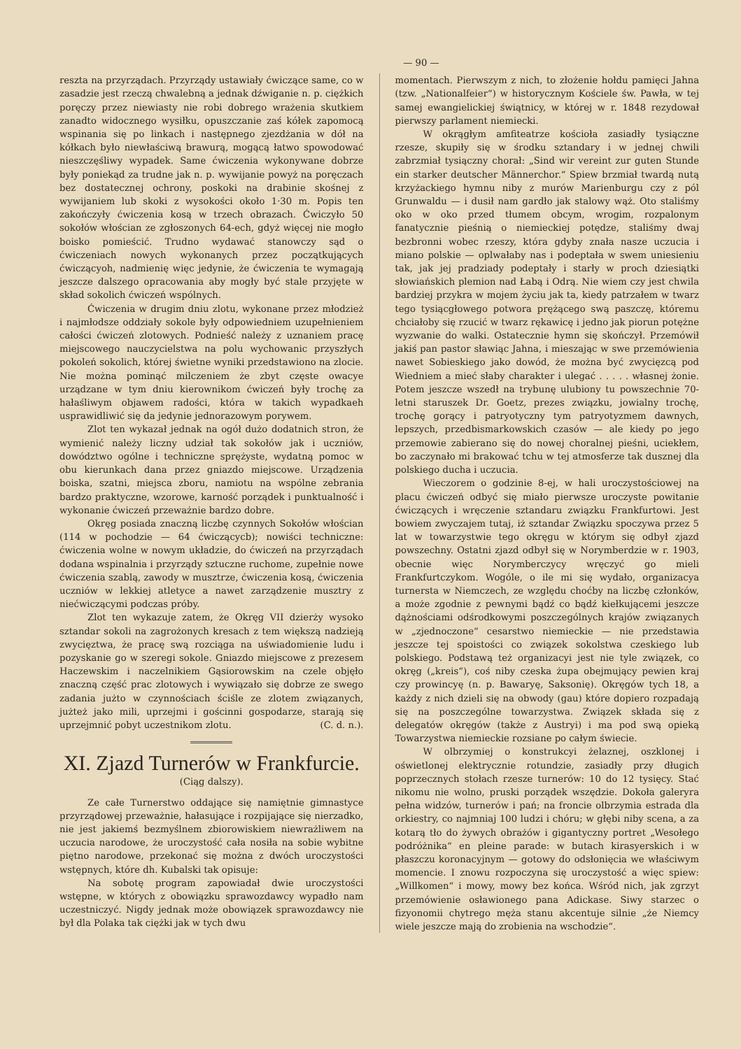— 90 —
reszta na przyrządach. Przyrządy ustawiały ćwiczące same, co w zasadzie jest rzeczą chwalebną a jednak dźwiganie n. p. ciężkich poręczy przez niewiasty nie robi dobrego wrażenia skutkiem zanadto widocznego wysiłku, opuszczanie zaś kółek zapomocą wspinania się po linkach i następnego zjezdżania w dół na kółkach było niewłaściwą brawurą, mogącą łatwo spowodować nieszczęśliwy wypadek. Same ćwiczenia wykonywane dobrze były poniekąd za trudne jak n. p. wywijanie powyż na poręczach bez dostatecznej ochrony, poskoki na drabinie skośnej z wywijaniem lub skoki z wysokości około 1·30 m. Popis ten zakończyły ćwiczenia kosą w trzech obrazach. Ćwiczyło 50 sokołów włościan ze zgłoszonych 64-ech, gdyż więcej nie mogło boisko pomieścić. Trudno wydawać stanowczy sąd o ćwiczeniach nowych wykonanych przez początkujących ćwiczącyoh, nadmienię więc jedynie, że ćwiczenia te wymagają jeszcze dalszego opracowania aby mogły być stale przyjęte w skład sokolich ćwiczeń wspólnych.
Ćwiczenia w drugim dniu zlotu, wykonane przez młodzież i najmłodsze oddziały sokole były odpowiedniem uzupełnieniem całości ćwiczeń zlotowych. Podnieść należy z uznaniem pracę miejscowego nauczycielstwa na polu wychowanic przyszłych pokoleń sokolich, której świetne wyniki przedstawiono na zlocie. Nie można pominąć milczeniem że zbyt częste owacye urządzane w tym dniu kierownikom ćwiczeń były trochę za hałaśliwym objawem radości, która w takich wypadkaeh usprawidliwić się da jedynie jednorazowym porywem.
Zlot ten wykazał jednak na ogół dużo dodatnich stron, że wymienić należy liczny udział tak sokołów jak i uczniów, dowództwo ogólne i techniczne sprężyste, wydatną pomoc w obu kierunkach dana przez gniazdo miejscowe. Urządzenia boiska, szatni, miejsca zboru, namiotu na wspólne zebrania bardzo praktyczne, wzorowe, karność porządek i punktualność i wykonanie ćwiczeń przeważnie bardzo dobre.
Okręg posiada znaczną liczbę czynnych Sokołów włościan (114 w pochodzie — 64 ćwiczącycb); nowiści techniczne: ćwiczenia wolne w nowym układzie, do ćwiczeń na przyrządach dodana wspinalnia i przyrządy sztuczne ruchome, zupełnie nowe ćwiczenia szablą, zawody w musztrze, ćwiczenia kosą, ćwiczenia uczniów w lekkiej atletyce a nawet zarządzenie musztry z niećwiczącymi podczas próby.
Zlot ten wykazuje zatem, że Okręg VII dzierży wysoko sztandar sokoli na zagrożonych kresach z tem większą nadzieją zwycięztwa, że pracę swą rozciąga na uświadomienie ludu i pozyskanie go w szeregi sokole. Gniazdo miejscowe z prezesem Haczewskim i naczelnikiem Gąsiorowskim na czele objęło znaczną część prac zlotowych i wywiązało się dobrze ze swego zadania jużto w czynnościach ściśle ze zlotem związanych, jużteż jako mili, uprzejmi i gościnni gospodarze, starają się uprzejmnić pobyt uczestnikom zlotu. (C. d. n.).
XI. Zjazd Turnerów w Frankfurcie.
(Ciąg dalszy).
Ze całe Turnerstwo oddające się namiętnie gimnastyce przyrządowej przeważnie, hałasujące i rozpijające się nierzadko, nie jest jakiemś bezmyślnem zbiorowiskiem niewrażliwem na uczucia narodowe, że uroczystość cała nosiła na sobie wybitne piętno narodowe, przekonać się można z dwóch uroczystości wstępnych, które dh. Kubalski tak opisuje:
Na sobotę program zapowiadał dwie uroczystości wstępne, w których z obowiązku sprawozdawcy wypadło nam uczestniczyć. Nigdy jednak może obowiązek sprawozdawcy nie był dla Polaka tak ciężki jak w tych dwu
momentach. Pierwszym z nich, to złożenie hołdu pamięci Jahna (tzw. „Nationalfeier“) w historycznym Kościele św. Pawła, w tej samej ewangielickiej świątnicy, w której w r. 1848 rezydował pierwszy parlament niemiecki.
W okrągłym amfiteatrze kościoła zasiadły tysiączne rzesze, skupiły się w środku sztandary i w jednej chwili zabrzmiał tysiączny chorał: „Sind wir vereint zur guten Stunde ein starker deutscher Männerchor.“ Spiew brzmiał twardą nutą krzyżackiego hymnu niby z murów Marienburgu czy z pól Grunwaldu — i dusił nam gardło jak stalowy wąż. Oto staliśmy oko w oko przed tłumem obcym, wrogim, rozpalonym fanatycznie pieśnią o niemieckiej potędze, staliśmy dwaj bezbronni wobec rzeszy, która gdyby znała nasze uczucia i miano polskie — oplwałaby nas i podeptała w swem uniesieniu tak, jak jej pradziady podeptały i starły w proch dziesiątki słowiańskich plemion nad Łabą i Odrą. Nie wiem czy jest chwila bardziej przykra w mojem życiu jak ta, kiedy patrzałem w twarz tego tysiącgłowego potwora prężącego swą paszczę, któremu chciałoby się rzucić w twarz rękawicę i jedno jak piorun potężne wyzwanie do walki. Ostatecznie hymn się skończył. Przemówił jakiś pan pastor sławiąc Jahna, i mieszając w swe przemówienia nawet Sobieskiego jako dowód, że można być zwycięzcą pod Wiedniem a mieć słaby charakter i ulegać . . . . . własnej żonie. Potem jeszcze wszedł na trybunę ulubiony tu powszechnie 70-letni staruszek Dr. Goetz, prezes związku, jowialny trochę, trochę gorący i patryotyczny tym patryotyzmem dawnych, lepszych, przedbismarkowskich czasów — ale kiedy po jego przemowie zabierano się do nowej choralnej pieśni, uciekłem, bo zaczynało mi brakować tchu w tej atmosferze tak dusznej dla polskiego ducha i uczucia.
Wieczorem o godzinie 8-ej, w hali uroczystościowej na placu ćwiczeń odbyć się miało pierwsze uroczyste powitanie ćwiczących i wręczenie sztandaru związku Frankfurtowi. Jest bowiem zwyczajem tutaj, iż sztandar Związku spoczywa przez 5 lat w towarzystwie tego okręgu w którym się odbył zjazd powszechny. Ostatni zjazd odbył się w Norymberdzie w r. 1903, obecnie więc Norymberczycy wręczyć go mieli Frankfurtczykom. Wogóle, o ile mi się wydało, organizacya turnersta w Niemczech, ze względu choćby na liczbę członków, a może zgodnie z pewnymi bądź co bądź kiełkującemi jeszcze dążnościami odśrodkowymi poszczególnych krajów związanych w „zjednoczone“ cesarstwo niemieckie — nie przedstawia jeszcze tej spoistości co związek sokolstwa czeskiego lub polskiego. Podstawą też organizacyi jest nie tyle związek, co okręg („kreis“), coś niby czeska żupa obejmujący pewien kraj czy prowincyę (n. p. Bawaryę, Saksonię). Okręgów tych 18, a każdy z nich dzieli się na obwody (gau) które dopiero rozpadają się na poszczególne towarzystwa. Związek składa się z delegatów okręgów (także z Austryi) i ma pod swą opieką Towarzystwa niemieckie rozsiane po całym świecie.
W olbrzymiej o konstrukcyi żelaznej, oszklonej i oświetlonej elektrycznie rotundzie, zasiadły przy długich poprzecznych stołach rzesze turnerów: 10 do 12 tysięcy. Stać nikomu nie wolno, pruski porządek wszędzie. Dokoła galeryra pełna widzów, turnerów i pań; na froncie olbrzymia estrada dla orkiestry, co najmniaj 100 ludzi i chóru; w głębi niby scena, a za kotarą tło do żywych obrażów i gigantyczny portret „Wesołego podróżnika“ en pleine parade: w butach kirasyerskich i w płaszczu koronacyjnym — gotowy do odsłonięcia we właściwym momencie. I znowu rozpoczyna się uroczystość a więc spiew: „Willkomen“ i mowy, mowy bez końca. Wśród nich, jak zgrzyt przemówienie osławionego pana Adickase. Siwy starzec o fizyonomii chytrego męża stanu akcentuje silnie „że Niemcy wiele jeszcze mają do zrobienia na wschodzie“.